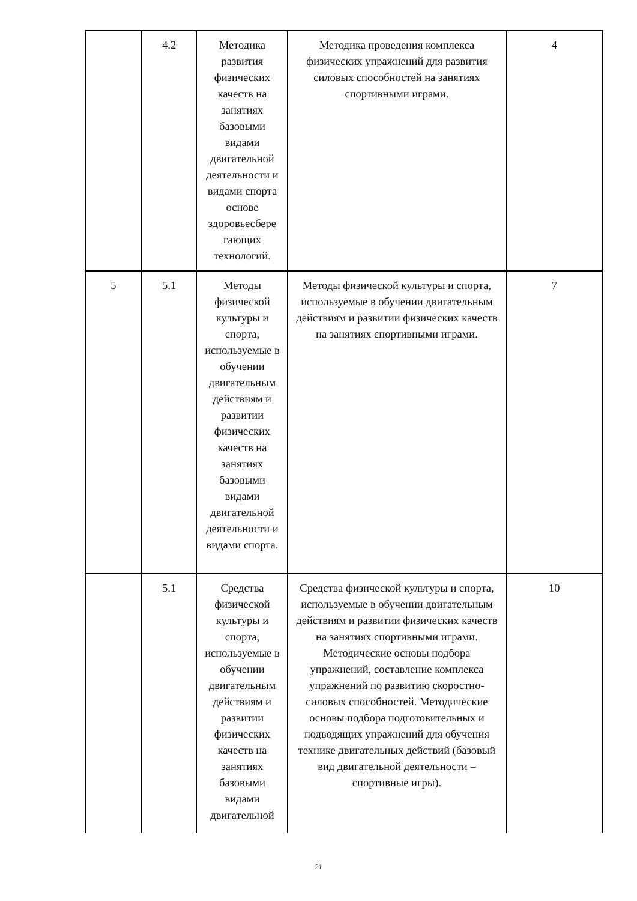| | 4.2 | Методика развития физических качеств на занятиях базовыми видами двигательной деятельности и видами спорта основе здоровьесбере гающих технологий. | Методика проведения комплекса физических упражнений для развития силовых способностей на занятиях спортивными играми. | 4 |
| 5 | 5.1 | Методы физической культуры и спорта, используемые в обучении двигательным действиям и развитии физических качеств на занятиях базовыми видами двигательной деятельности и видами спорта. | Методы физической культуры и спорта, используемые в обучении двигательным действиям и развитии физических качеств на занятиях спортивными играми. | 7 |
| | 5.1 | Средства физической культуры и спорта, используемые в обучении двигательным действиям и развитии физических качеств на занятиях базовыми видами двигательной | Средства физической культуры и спорта, используемые в обучении двигательным действиям и развитии физических качеств на занятиях спортивными играми. Методические основы подбора упражнений, составление комплекса упражнений по развитию скоростно-силовых способностей. Методические основы подбора подготовительных и подводящих упражнений для обучения технике двигательных действий (базовый вид двигательной деятельности – спортивные игры). | 10 |
21